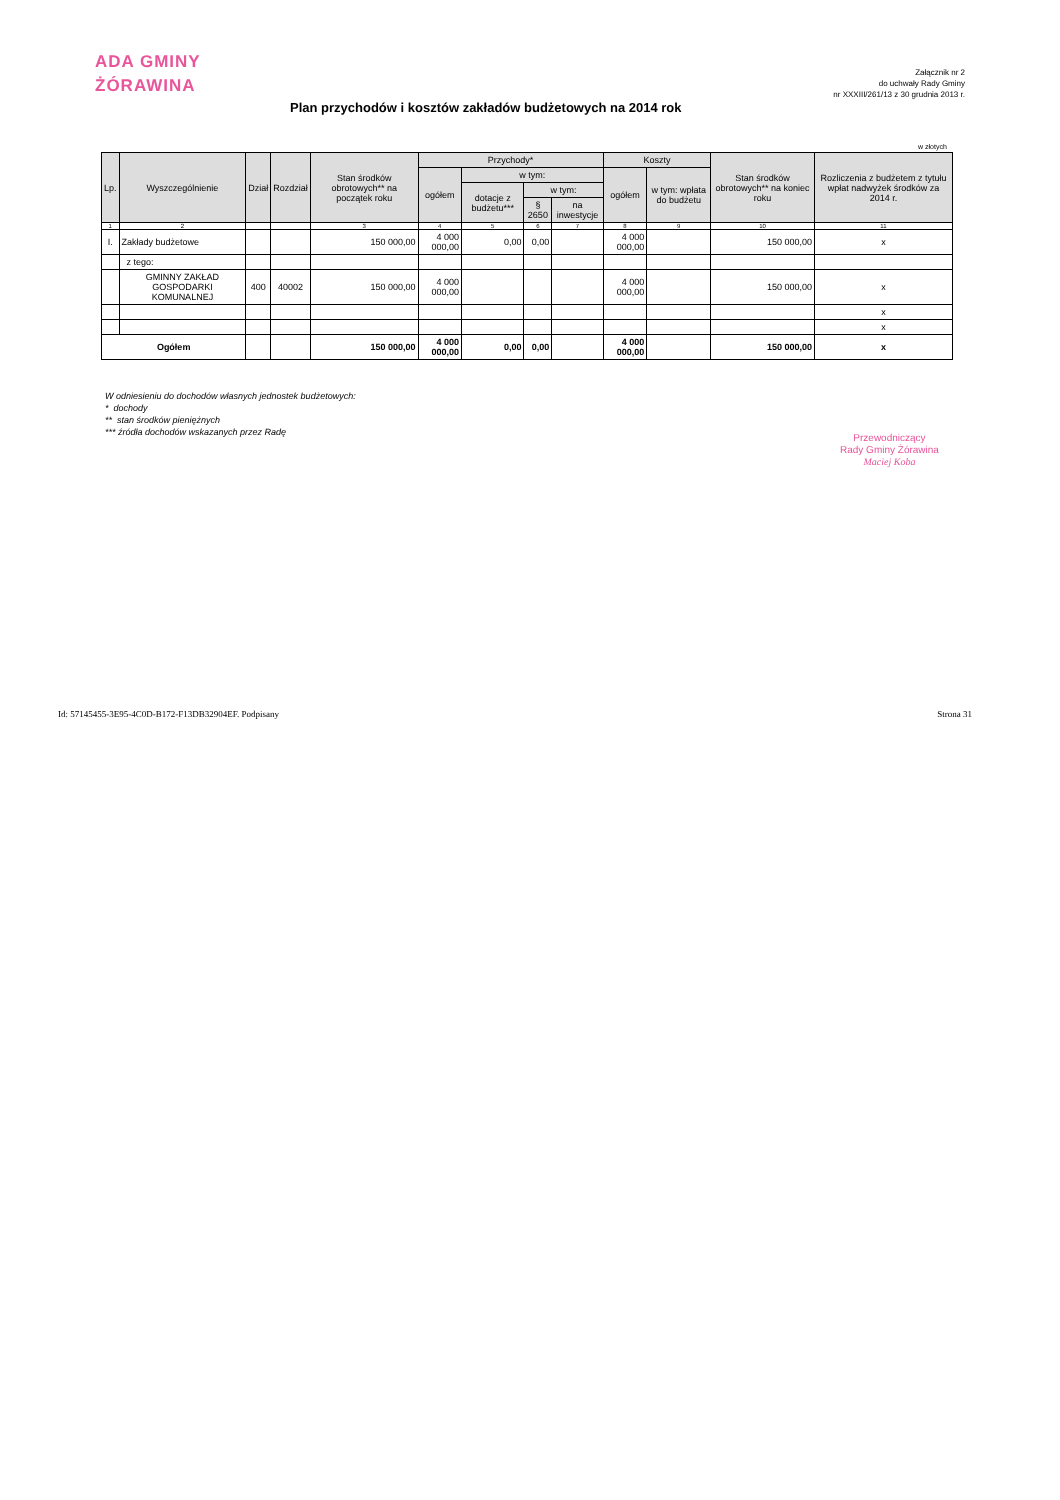ADA GMINY
ŻÓRAWINA
Załącznik nr 2
do uchwały Rady Gminy
nr XXXIII/261/13 z 30 grudnia 2013 r.
Plan przychodów i kosztów zakładów budżetowych na 2014 rok
w złotych
| Lp. | Wyszczególnienie | Dział | Rozdział | Stan środków obrotowych** na początek roku | Przychody* | | | | Koszty | | Stan środków obrotowych** na koniec roku | Rozliczenia z budżetem z tytułu wpłat nadwyżek środków za 2014 r. |
| --- | --- | --- | --- | --- | --- | --- | --- | --- | --- | --- | --- | --- |
| | | | | | ogółem | w tym: | | | ogółem | w tym: wpłata do budżetu | | |
| | | | | | | dotacje z budżetu*** | w tym: | | | | | |
| | | | | | | | § 2650 | na inwestycje | | | | |
| 1 | 2 | | | 3 | 4 | 5 | 6 | 7 | 8 | 9 | 10 | 11 |
| I. | Zakłady budżetowe | | | 150 000,00 | 4 000 000,00 | 0,00 | 0,00 | | 4 000 000,00 | | 150 000,00 | x |
| | z tego: | | | | | | | | | | | |
| | GMINNY ZAKŁAD GOSPODARKI KOMUNALNEJ | 400 | 40002 | 150 000,00 | 4 000 000,00 | | | | 4 000 000,00 | | 150 000,00 | x |
| | | | | | | | | | | | | x |
| | | | | | | | | | | | | x |
| Ogółem | | | | 150 000,00 | 4 000 000,00 | 0,00 | 0,00 | | 4 000 000,00 | | 150 000,00 | x |
W odniesieniu do dochodów własnych jednostek budżetowych:
* dochody
** stan środków pieniężnych
*** źródła dochodów wskazanych przez Radę
Przewodniczący
Rady Gminy Żórawina
Maciej Koba
Id: 57145455-3E95-4C0D-B172-F13DB32904EF. Podpisany
Strona 31